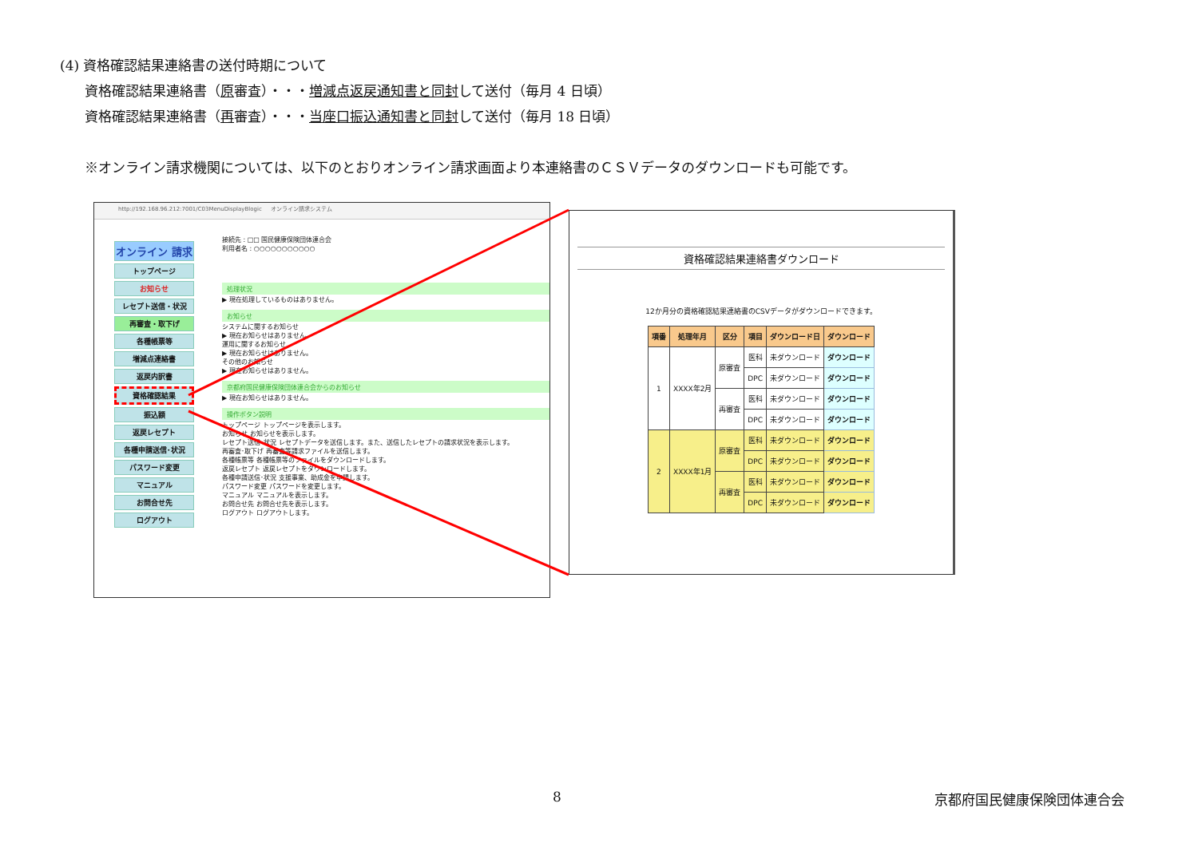(4) 資格確認結果連絡書の送付時期について
資格確認結果連絡書（原審査）・・・増減点返戻通知書と同封して送付（毎月 4 日頃）
資格確認結果連絡書（再審査）・・・当座口振込通知書と同封して送付（毎月 18 日頃）
※オンライン請求機関については、以下のとおりオンライン請求画面より本連絡書のＣＳＶデータのダウンロードも可能です。
http://192.168.96.212:7001/C03MenuDisplayBlogic オンライン請求システム
オンライン 請求
トップページ
お知らせ
レセプト送信・状況
再審査・取下げ
各種帳票等
増減点連絡書
返戻内訳書
資格確認結果
振込額
返戻レセプト
各種申請送信･状況
パスワード変更
マニュアル
お問合せ先
ログアウト
接続先 : □□ 国民健康保険団体連合会
利用者名 : ○○○○○○○○○○○
処理状況
▶ 現在処理しているものはありません。
お知らせ
システムに関するお知らせ
▶ 現在お知らせはありません。
運用に関するお知らせ
▶ 現在お知らせはありません。
その他のお知らせ
▶ 現在お知らせはありません。
京都府国民健康保険団体連合会からのお知らせ
▶ 現在お知らせはありません。
操作ボタン説明
トップページ トップページを表示します。
お知らせ お知らせを表示します。
レセプト送信･状況 レセプトデータを送信します。また、送信したレセプトの請求状況を表示します。
再審査･取下げ 再審査等請求ファイルを送信します。
各種帳票等 各種帳票等のファイルをダウンロードします。
返戻レセプト 返戻レセプトをダウンロードします。
各種申請送信･状況 支援事業、助成金を申請します。
パスワード変更 パスワードを変更します。
マニュアル マニュアルを表示します。
お問合せ先 お問合せ先を表示します。
ログアウト ログアウトします。
資格確認結果連絡書ダウンロード
12か月分の資格確認結果連絡書のCSVデータがダウンロードできます。
| 項番 | 処理年月 | 区分 | 項目 | ダウンロード日 | ダウンロード |
| --- | --- | --- | --- | --- | --- |
| 1 | XXXX年2月 | 原審査 | 医科 | 未ダウンロード | ダウンロード |
| | | | DPC | 未ダウンロード | ダウンロード |
| | | 再審査 | 医科 | 未ダウンロード | ダウンロード |
| | | | DPC | 未ダウンロード | ダウンロード |
| 2 | XXXX年1月 | 原審査 | 医科 | 未ダウンロード | ダウンロード |
| | | | DPC | 未ダウンロード | ダウンロード |
| | | 再審査 | 医科 | 未ダウンロード | ダウンロード |
| | | | DPC | 未ダウンロード | ダウンロード |
8 京都府国民健康保険団体連合会